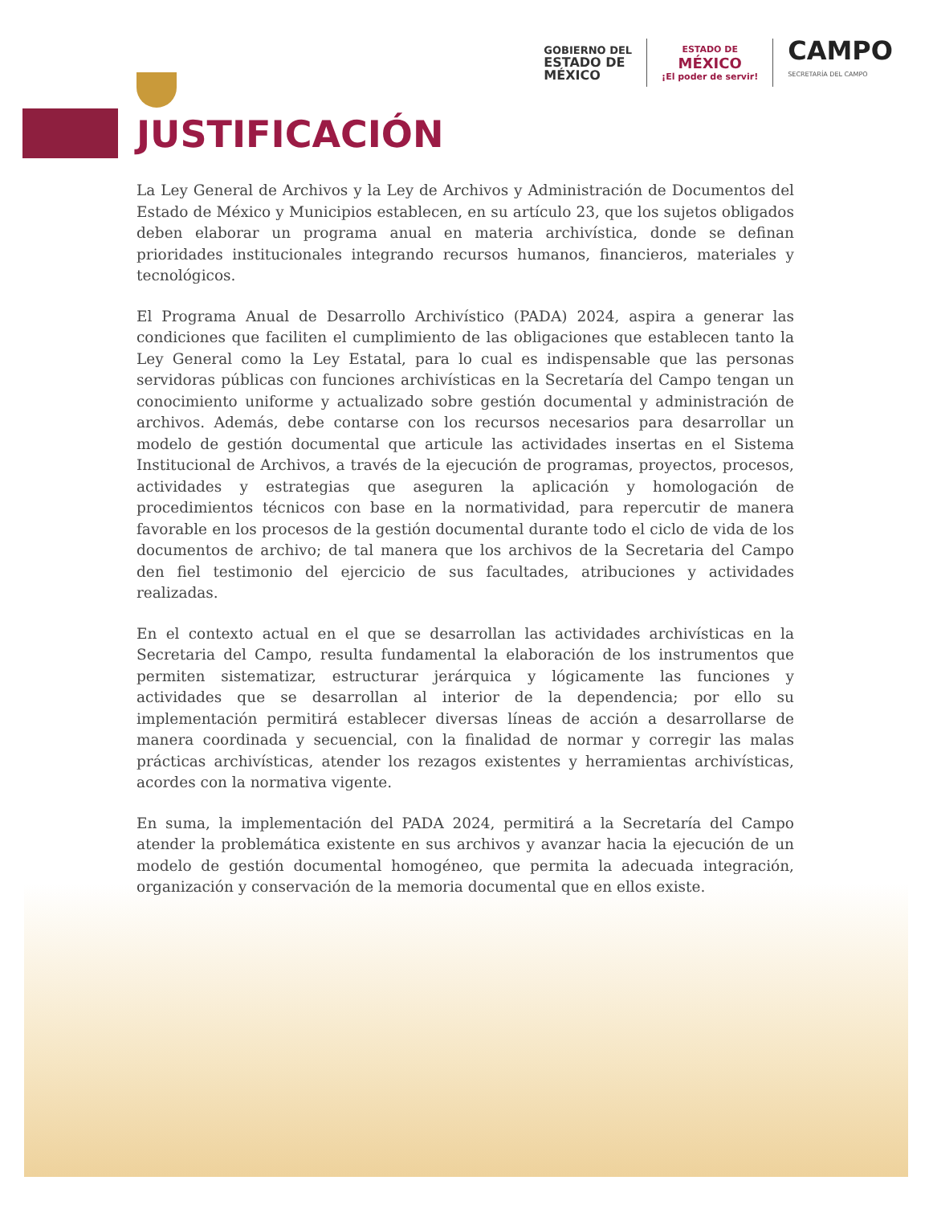GOBIERNO DEL
ESTADO DE
MÉXICO
ESTADO DE
MÉXICO
¡El poder de servir!
CAMPO
SECRETARÍA DEL CAMPO
JUSTIFICACIÓN
La Ley General de Archivos y la Ley de Archivos y Administración de Documentos del Estado de México y Municipios establecen, en su artículo 23, que los sujetos obligados deben elaborar un programa anual en materia archivística, donde se definan prioridades institucionales integrando recursos humanos, financieros, materiales y tecnológicos.
El Programa Anual de Desarrollo Archivístico (PADA) 2024, aspira a generar las condiciones que faciliten el cumplimiento de las obligaciones que establecen tanto la Ley General como la Ley Estatal, para lo cual es indispensable que las personas servidoras públicas con funciones archivísticas en la Secretaría del Campo tengan un conocimiento uniforme y actualizado sobre gestión documental y administración de archivos. Además, debe contarse con los recursos necesarios para desarrollar un modelo de gestión documental que articule las actividades insertas en el Sistema Institucional de Archivos, a través de la ejecución de programas, proyectos, procesos, actividades y estrategias que aseguren la aplicación y homologación de procedimientos técnicos con base en la normatividad, para repercutir de manera favorable en los procesos de la gestión documental durante todo el ciclo de vida de los documentos de archivo; de tal manera que los archivos de la Secretaria del Campo den fiel testimonio del ejercicio de sus facultades, atribuciones y actividades realizadas.
En el contexto actual en el que se desarrollan las actividades archivísticas en la Secretaria del Campo, resulta fundamental la elaboración de los instrumentos que permiten sistematizar, estructurar jerárquica y lógicamente las funciones y actividades que se desarrollan al interior de la dependencia; por ello su implementación permitirá establecer diversas líneas de acción a desarrollarse de manera coordinada y secuencial, con la finalidad de normar y corregir las malas prácticas archivísticas, atender los rezagos existentes y herramientas archivísticas, acordes con la normativa vigente.
En suma, la implementación del PADA 2024, permitirá a la Secretaría del Campo atender la problemática existente en sus archivos y avanzar hacia la ejecución de un modelo de gestión documental homogéneo, que permita la adecuada integración, organización y conservación de la memoria documental que en ellos existe.